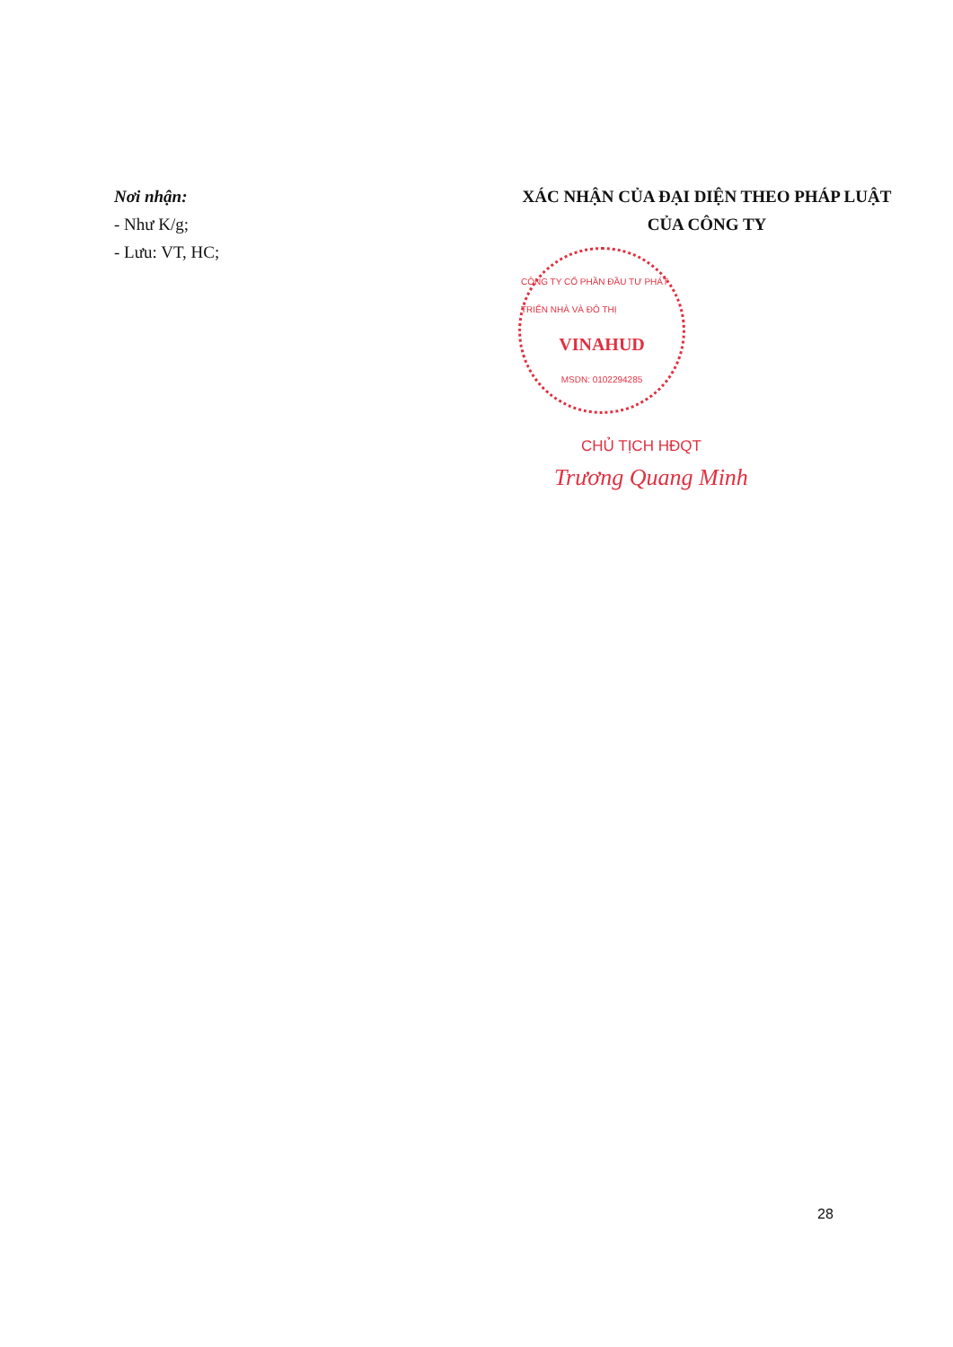Nơi nhận:
- Như K/g;
- Lưu: VT, HC;
XÁC NHẬN CỦA ĐẠI DIỆN THEO PHÁP LUẬT
CỦA CÔNG TY
CÔNG TY CỔ PHẦN ĐẦU TƯ PHÁT TRIỂN NHÀ VÀ ĐÔ THỊ
VINAHUD
MSDN: 0102294285
CHỦ TỊCH HĐQT
Trương Quang Minh
28